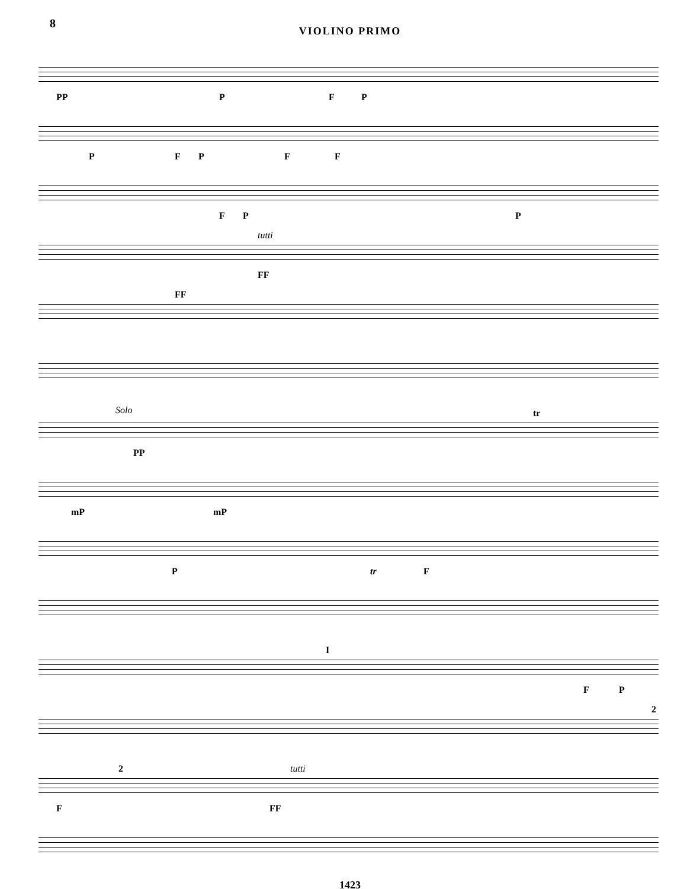8
VIOLINO PRIMO
PP P F P
P F P F F
F P P
tutti
FF
FF
Solo
PP
tr
mP mP
P tr F
I
F P
2
F
2 tutti
FF
1423